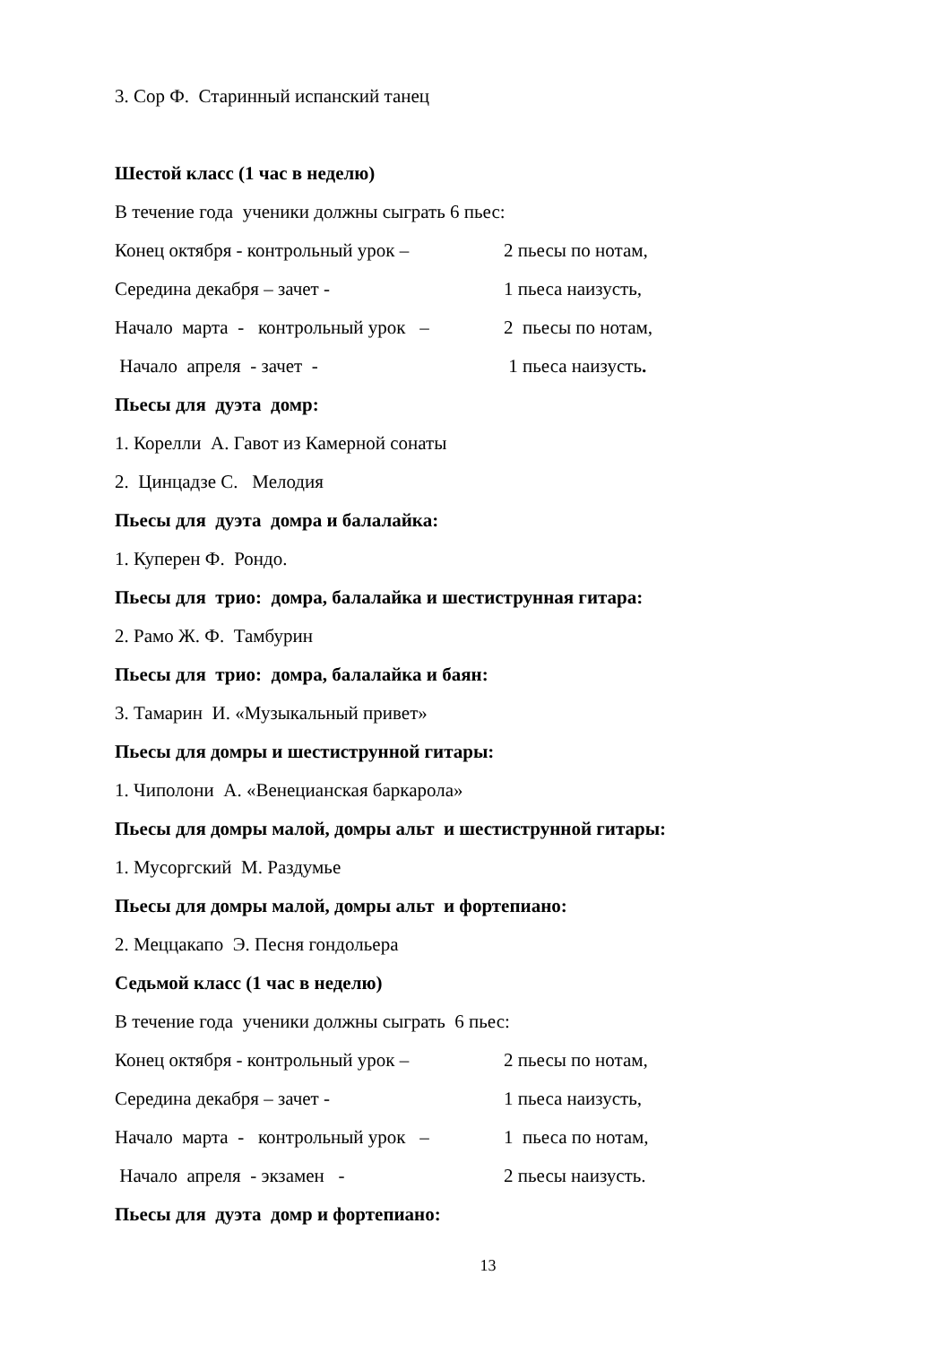3. Сор Ф. Старинный испанский танец
Шестой класс (1 час в неделю)
В течение года ученики должны сыграть 6 пьес:
Конец октября - контрольный урок – 2 пьесы по нотам,
Середина декабря – зачет - 1 пьеса наизусть,
Начало марта - контрольный урок – 2 пьесы по нотам,
Начало апреля - зачет - 1 пьеса наизусть.
Пьесы для дуэта домр:
1. Корелли А. Гавот из Камерной сонаты
2. Цинцадзе С. Мелодия
Пьесы для дуэта домра и балалайка:
1. Куперен Ф. Рондо.
Пьесы для трио: домра, балалайка и шестиструнная гитара:
2. Рамо Ж. Ф. Тамбурин
Пьесы для трио: домра, балалайка и баян:
3. Тамарин И. «Музыкальный привет»
Пьесы для домры и шестиструнной гитары:
1. Чиполони А. «Венецианская баркарола»
Пьесы для домры малой, домры альт и шестиструнной гитары:
1. Мусоргский М. Раздумье
Пьесы для домры малой, домры альт и фортепиано:
2. Меццакапо Э. Песня гондольера
Седьмой класс (1 час в неделю)
В течение года ученики должны сыграть 6 пьес:
Конец октября - контрольный урок – 2 пьесы по нотам,
Середина декабря – зачет - 1 пьеса наизусть,
Начало марта - контрольный урок – 1 пьеса по нотам,
Начало апреля - экзамен - 2 пьесы наизусть.
Пьесы для дуэта домр и фортепиано:
13